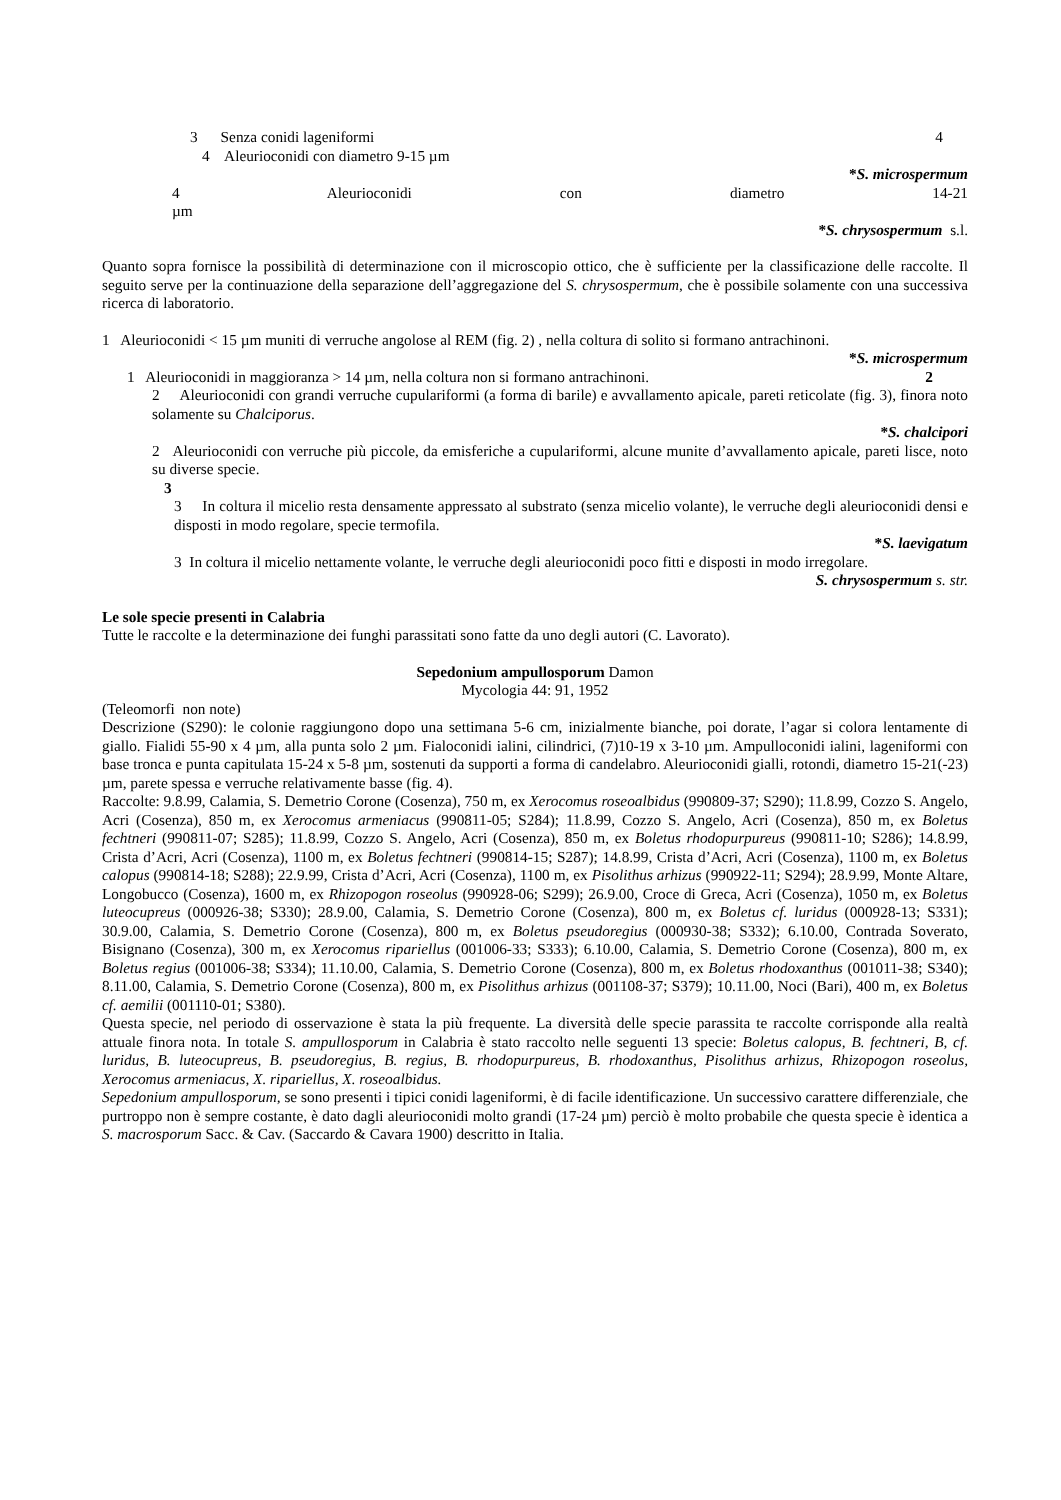3 Senza conidi lageniformi 4
4 Aleurioconidi con diametro 9-15 µm
*S. microspermum
4 Aleurioconidi con diametro 14-21
µm
*S. chrysospermum s.l.
Quanto sopra fornisce la possibilità di determinazione con il microscopio ottico, che è sufficiente per la classificazione delle raccolte. Il seguito serve per la continuazione della separazione dell’aggregazione del S. chrysospermum, che è possibile solamente con una successiva ricerca di laboratorio.
1 Aleurioconidi < 15 µm muniti di verruche angolose al REM (fig. 2) , nella coltura di solito si formano antrachinoni.
*S. microspermum
1 Aleurioconidi in maggioranza > 14 µm, nella coltura non si formano antrachinoni. 2
2 Aleurioconidi con grandi verruche cupulariformi (a forma di barile) e avvallamento apicale, pareti reticolate (fig. 3), finora noto solamente su Chalciporus.
*S. chalcipori
2 Aleurioconidi con verruche più piccole, da emisferiche a cupulariformi, alcune munite d’avvallamento apicale, pareti lisce, noto su diverse specie.
3
3 In coltura il micelio resta densamente appressato al substrato (senza micelio volante), le verruche degli aleurioconidi densi e disposti in modo regolare, specie termofila.
*S. laevigatum
3 In coltura il micelio nettamente volante, le verruche degli aleurioconidi poco fitti e disposti in modo irregolare.
S. chrysospermum s. str.
Le sole specie presenti in Calabria
Tutte le raccolte e la determinazione dei funghi parassitati sono fatte da uno degli autori (C. Lavorato).
Sepedonium ampullosporum Damon
Mycologia 44: 91, 1952
(Teleomorfi non note)
Descrizione (S290): le colonie raggiungono dopo una settimana 5-6 cm, inizialmente bianche, poi dorate, l’agar si colora lentamente di giallo. Fialidi 55-90 x 4 µm, alla punta solo 2 µm. Fialoconidi ialini, cilindrici, (7)10-19 x 3-10 µm. Ampulloconidi ialini, lageniformi con base tronca e punta capitulata 15-24 x 5-8 µm, sostenuti da supporti a forma di candelabro. Aleurioconidi gialli, rotondi, diametro 15-21(-23) µm, parete spessa e verruche relativamente basse (fig. 4).
Raccolte: 9.8.99, Calamia, S. Demetrio Corone (Cosenza), 750 m, ex Xerocomus roseoalbidus (990809-37; S290); 11.8.99, Cozzo S. Angelo, Acri (Cosenza), 850 m, ex Xerocomus armeniacus (990811-05; S284); 11.8.99, Cozzo S. Angelo, Acri (Cosenza), 850 m, ex Boletus fechtneri (990811-07; S285); 11.8.99, Cozzo S. Angelo, Acri (Cosenza), 850 m, ex Boletus rhodopurpureus (990811-10; S286); 14.8.99, Crista d’Acri, Acri (Cosenza), 1100 m, ex Boletus fechtneri (990814-15; S287); 14.8.99, Crista d’Acri, Acri (Cosenza), 1100 m, ex Boletus calopus (990814-18; S288); 22.9.99, Crista d’Acri, Acri (Cosenza), 1100 m, ex Pisolithus arhizus (990922-11; S294); 28.9.99, Monte Altare, Longobucco (Cosenza), 1600 m, ex Rhizopogon roseolus (990928-06; S299); 26.9.00, Croce di Greca, Acri (Cosenza), 1050 m, ex Boletus luteocupreus (000926-38; S330); 28.9.00, Calamia, S. Demetrio Corone (Cosenza), 800 m, ex Boletus cf. luridus (000928-13; S331); 30.9.00, Calamia, S. Demetrio Corone (Cosenza), 800 m, ex Boletus pseudoregius (000930-38; S332); 6.10.00, Contrada Soverato, Bisignano (Cosenza), 300 m, ex Xerocomus ripariellus (001006-33; S333); 6.10.00, Calamia, S. Demetrio Corone (Cosenza), 800 m, ex Boletus regius (001006-38; S334); 11.10.00, Calamia, S. Demetrio Corone (Cosenza), 800 m, ex Boletus rhodoxanthus (001011-38; S340); 8.11.00, Calamia, S. Demetrio Corone (Cosenza), 800 m, ex Pisolithus arhizus (001108-37; S379); 10.11.00, Noci (Bari), 400 m, ex Boletus cf. aemilii (001110-01; S380).
Questa specie, nel periodo di osservazione è stata la più frequente. La diversità delle specie parassita te raccolte corrisponde alla realtà attuale finora nota. In totale S. ampullosporum in Calabria è stato raccolto nelle seguenti 13 specie: Boletus calopus, B. fechtneri, B, cf. luridus, B. luteocupreus, B. pseudoregius, B. regius, B. rhodopurpureus, B. rhodoxanthus, Pisolithus arhizus, Rhizopogon roseolus, Xerocomus armeniacus, X. ripariellus, X. roseoalbidus.
Sepedonium ampullosporum, se sono presenti i tipici conidi lageniformi, è di facile identificazione. Un successivo carattere differenziale, che purtroppo non è sempre costante, è dato dagli aleurioconidi molto grandi (17-24 µm) perciò è molto probabile che questa specie è identica a S. macrosporum Sacc. & Cav. (Saccardo & Cavara 1900) descritto in Italia.